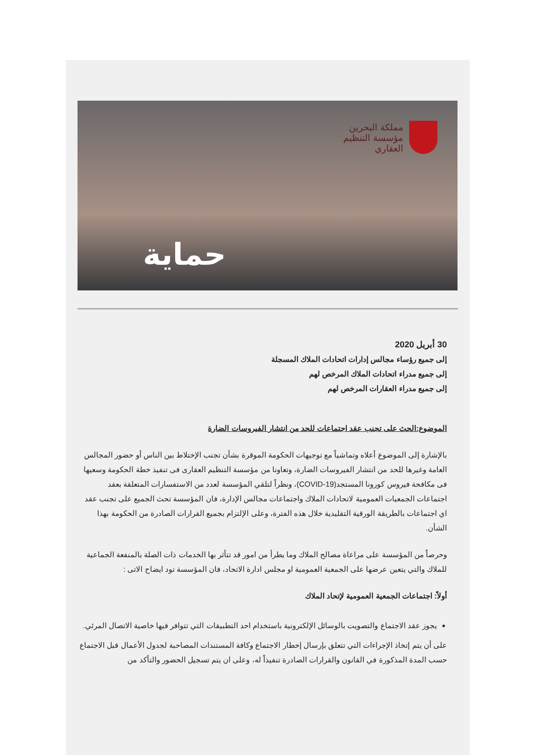مملكة البحرين
مؤسسة التنظيم
العقاري
حماية
30 أبريل 2020
إلى جميع رؤساء مجالس إدارات اتحادات الملاك المسجلة
إلى جميع مدراء اتحادات الملاك المرخص لهم
إلى جميع مدراء العقارات المرخص لهم
الموضوع:الحث على تجنب عقد اجتماعات للحد من انتشار الفيروسات الضارة
بالإشارة إلى الموضوع أعلاه وتماشياً مع توجيهات الحكومة الموقرة بشأن تجنب الإختلاط بين الناس أو حضور المجالس العامة وغيرها للحد من انتشار الفيروسات الضارة، وتعاونا من مؤسسة التنظيم العقارى فى تنفيذ خطة الحكومة وسعيها فى مكافحة فيروس كورونا المستجد(COVID-19)، ونظراً لتلقي المؤسسة لعدد من الاستفسارات المتعلقة بعقد اجتماعات الجمعيات العمومية لاتحادات الملاك واجتماعات مجالس الإدارة، فان المؤسسة تحث الجميع على تجنب عقد اي اجتماعات بالطريقة الورقية التقليدية خلال هذه الفترة، وعلى الإلتزام بجميع القرارات الصادرة من الحكومة بهذا الشأن.
وحرصاً من المؤسسة على مراعاة مصالح الملاك وما يطرأ من امور قد تتأثر بها الخدمات ذات الصلة بالمنفعة الجماعية للملاك والتي يتعين عرضها على الجمعية العمومية او مجلس ادارة الاتحاد، فان المؤسسة تود ايضاح الاتى :
أولاً: اجتماعات الجمعية العمومية لإتحاد الملاك
يجوز عقد الاجتماع والتصويت بالوسائل الإلكترونية باستخدام احد التطبيقات التي تتوافر فيها خاصية الاتصال المرئي.
على أن يتم إتخاذ الإجراءات التي تتعلق بإرسال إخطار الاجتماع وكافة المستندات المصاحبة لجدول الأعمال قبل الاجتماع حسب المدة المذكورة في القانون والقرارات الصادرة تنفيذاً له، وعلى ان يتم تسجيل الحضور والتأكد من